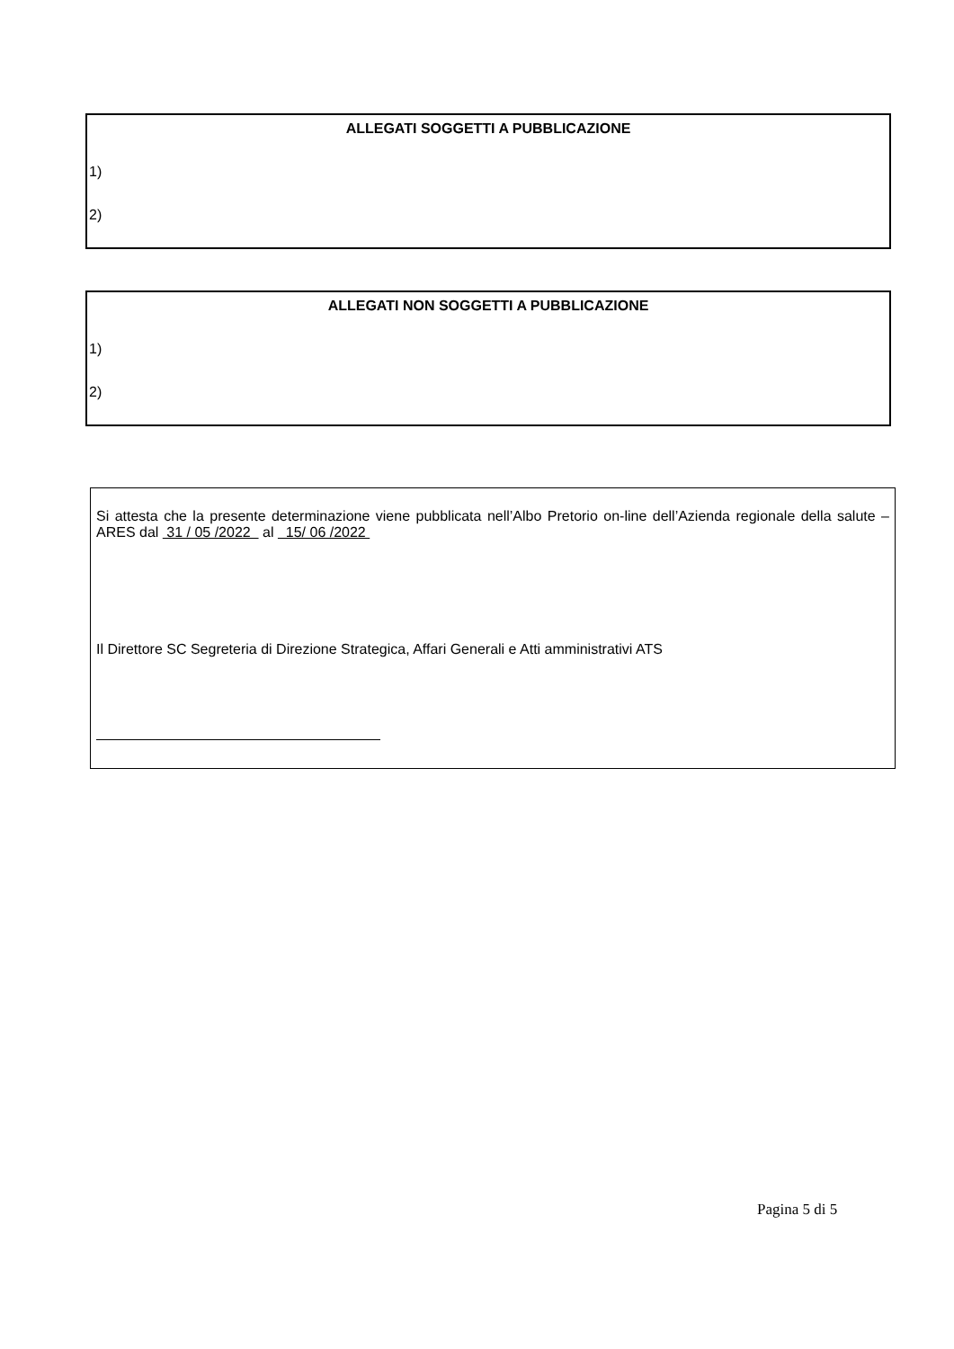ALLEGATI SOGGETTI A PUBBLICAZIONE
1)
2)
ALLEGATI NON SOGGETTI A PUBBLICAZIONE
1)
2)
Si attesta che la presente determinazione viene pubblicata nell’Albo Pretorio on-line dell’Azienda regionale della salute – ARES dal 31 / 05 /2022 al 15/ 06 /2022
Il Direttore SC Segreteria di Direzione Strategica, Affari Generali e Atti amministrativi ATS
Pagina 5 di 5